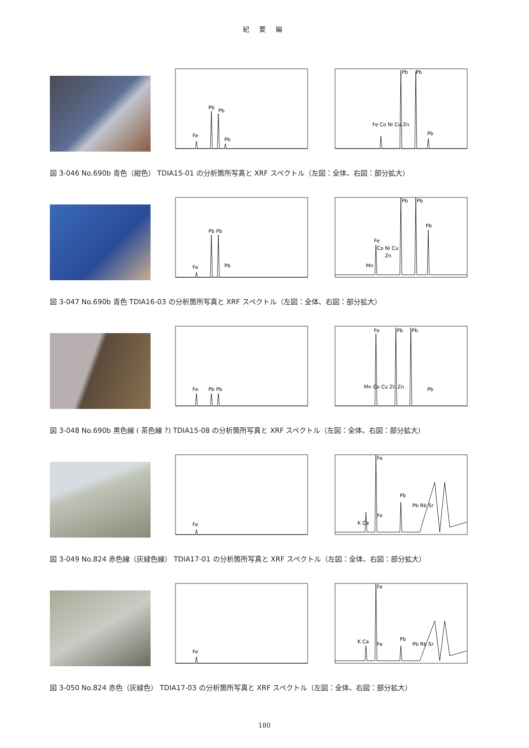紀 要 編
Fe
Pb
Pb
Pb
Fe Co Ni Cu Zn
Pb
Pb
Pb
図 3-046 No.690b 青色（紺色） TDIA15-01 の分析箇所写真と XRF スペクトル（左図：全体、右図：部分拡大）
Fe
Pb Pb
Pb
Mn
Fe
Co Ni Cu
Zn
Pb
Pb
Pb
図 3-047 No.690b 青色 TDIA16-03 の分析箇所写真と XRF スペクトル（左図：全体、右図：部分拡大）
Fe
Pb Pb
Mn Co Cu Zn Zn
Fe
Pb
Pb
Pb
図 3-048 No.690b 黒色線 ( 茶色線 ?) TDIA15-08 の分析箇所写真と XRF スペクトル（左図：全体、右図：部分拡大）
Fe
K Ca
Fe
Fe
Pb
Pb Rb Sr
図 3-049 No.824 赤色線（灰緑色線） TDIA17-01 の分析箇所写真と XRF スペクトル（左図：全体、右図：部分拡大）
Fe
K Ca
Fe
Fe
Pb
Pb Rb Sr
図 3-050 No.824 赤色（灰緑色） TDIA17-03 の分析箇所写真と XRF スペクトル（左図：全体、右図：部分拡大）
180